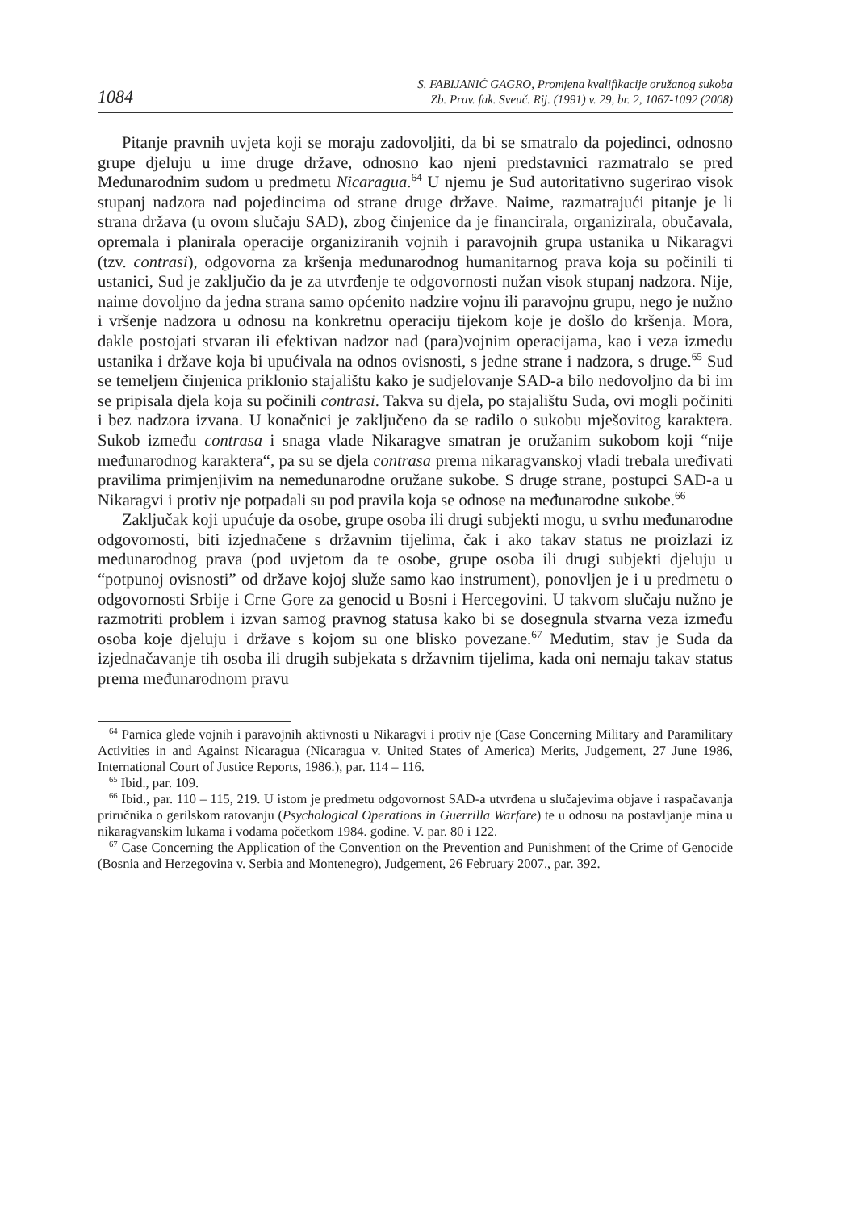1084
S. FABIJANIĆ GAGRO, Promjena kvalifikacije oružanog sukoba
Zb. Prav. fak. Sveuč. Rij. (1991) v. 29, br. 2, 1067-1092 (2008)
Pitanje pravnih uvjeta koji se moraju zadovoljiti, da bi se smatralo da pojedinci, odnosno grupe djeluju u ime druge države, odnosno kao njeni predstavnici razmatralo se pred Međunarodnim sudom u predmetu Nicaragua.<sup>64</sup> U njemu je Sud autoritativno sugerirao visok stupanj nadzora nad pojedincima od strane druge države. Naime, razmatrajući pitanje je li strana država (u ovom slučaju SAD), zbog činjenice da je financirala, organizirala, obučavala, opremala i planirala operacije organiziranih vojnih i paravojnih grupa ustanika u Nikaragvi (tzv. contrasi), odgovorna za kršenja međunarodnog humanitarnog prava koja su počinili ti ustanici, Sud je zaključio da je za utvrđenje te odgovornosti nužan visok stupanj nadzora. Nije, naime dovoljno da jedna strana samo općenito nadzire vojnu ili paravojnu grupu, nego je nužno i vršenje nadzora u odnosu na konkretnu operaciju tijekom koje je došlo do kršenja. Mora, dakle postojati stvaran ili efektivan nadzor nad (para)vojnim operacijama, kao i veza između ustanika i države koja bi upućivala na odnos ovisnosti, s jedne strane i nadzora, s druge.<sup>65</sup> Sud se temeljem činjenica priklonio stajalištu kako je sudjelovanje SAD-a bilo nedovoljno da bi im se pripisala djela koja su počinili contrasi. Takva su djela, po stajalištu Suda, ovi mogli počiniti i bez nadzora izvana. U konačnici je zaključeno da se radilo o sukobu mješovitog karaktera. Sukob između contrasa i snaga vlade Nikaragve smatran je oružanim sukobom koji “nije međunarodnog karaktera“, pa su se djela contrasa prema nikaragvanskoj vladi trebala uređivati pravilima primjenjivim na nemeđunarodne oružane sukobe. S druge strane, postupci SAD-a u Nikaragvi i protiv nje potpadali su pod pravila koja se odnose na međunarodne sukobe.<sup>66</sup>
Zaključak koji upućuje da osobe, grupe osoba ili drugi subjekti mogu, u svrhu međunarodne odgovornosti, biti izjednačene s državnim tijelima, čak i ako takav status ne proizlazi iz međunarodnog prava (pod uvjetom da te osobe, grupe osoba ili drugi subjekti djeluju u “potpunoj ovisnosti” od države kojoj služe samo kao instrument), ponovljen je i u predmetu o odgovornosti Srbije i Crne Gore za genocid u Bosni i Hercegovini. U takvom slučaju nužno je razmotriti problem i izvan samog pravnog statusa kako bi se dosegnula stvarna veza između osoba koje djeluju i države s kojom su one blisko povezane.<sup>67</sup> Međutim, stav je Suda da izjednačavanje tih osoba ili drugih subjekata s državnim tijelima, kada oni nemaju takav status prema međunarodnom pravu
<sup>64</sup> Parnica glede vojnih i paravojnih aktivnosti u Nikaragvi i protiv nje (Case Concerning Military and Paramilitary Activities in and Against Nicaragua (Nicaragua v. United States of America) Merits, Judgement, 27 June 1986, International Court of Justice Reports, 1986.), par. 114 – 116.
<sup>65</sup> Ibid., par. 109.
<sup>66</sup> Ibid., par. 110 – 115, 219. U istom je predmetu odgovornost SAD-a utvrđena u slučajevima objave i raspačavanja priručnika o gerilskom ratovanju (Psychological Operations in Guerrilla Warfare) te u odnosu na postavljanje mina u nikaragvanskim lukama i vodama početkom 1984. godine. V. par. 80 i 122.
<sup>67</sup> Case Concerning the Application of the Convention on the Prevention and Punishment of the Crime of Genocide (Bosnia and Herzegovina v. Serbia and Montenegro), Judgement, 26 February 2007., par. 392.